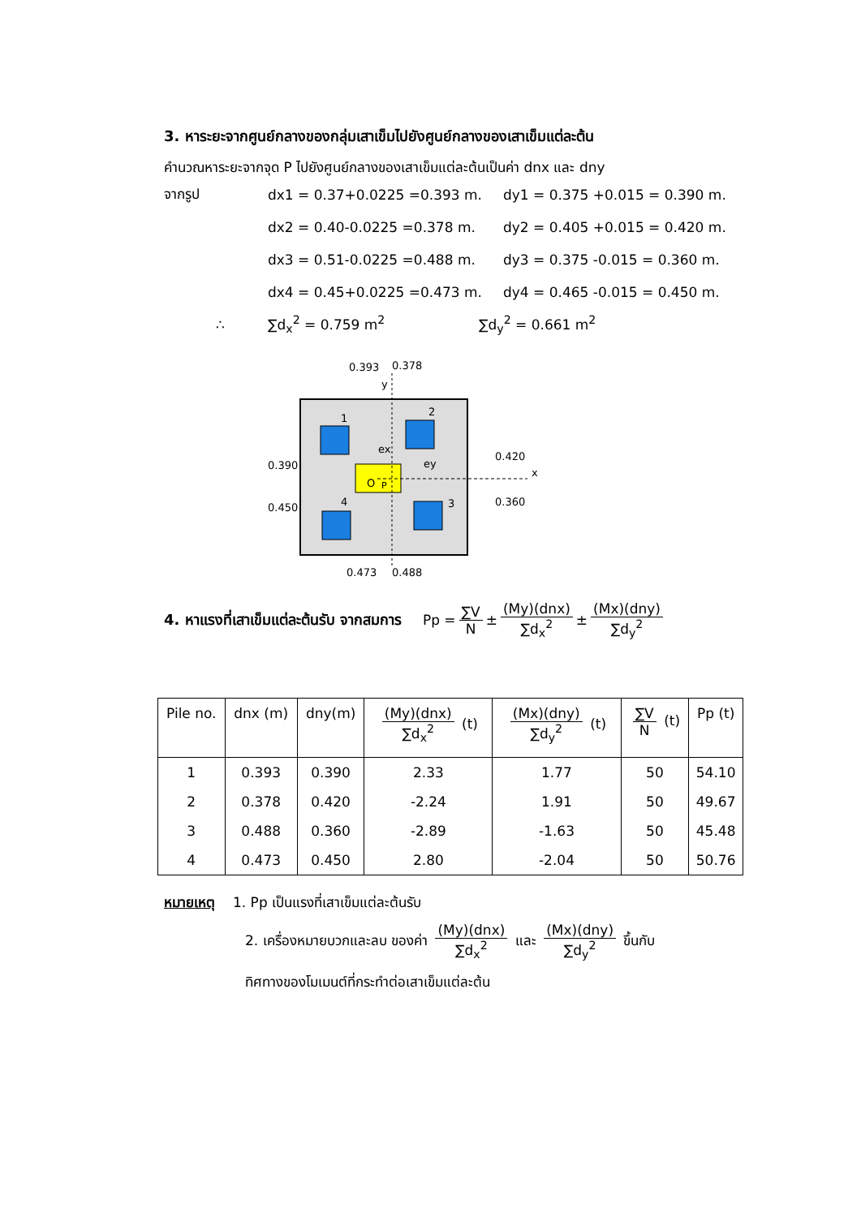3. หาระยะจากศูนย์กลางของกลุ่มเสาเข็มไปยังศูนย์กลางของเสาเข็มแต่ละต้น
คำนวณหาระยะจากจุด P ไปยังศูนย์กลางของเสาเข็มแต่ละต้นเป็นค่า dnx และ dny
จากรูป dx1 = 0.37+0.0225 =0.393 m. dy1 = 0.375 +0.015 = 0.390 m.
dx2 = 0.40-0.0225 =0.378 m. dy2 = 0.405 +0.015 = 0.420 m.
dx3 = 0.51-0.0225 =0.488 m. dy3 = 0.375 -0.015 = 0.360 m.
dx4 = 0.45+0.0225 =0.473 m. dy4 = 0.465 -0.015 = 0.450 m.
∴ ∑d<sub>x</sub><sup>2</sup> = 0.759 m<sup>2</sup> ∑d<sub>y</sub><sup>2</sup> = 0.661 m<sup>2</sup>
0.393
0.378
y
1
2
3
4
O
P
ex
ey
x
0.390
0.450
0.420
0.360
0.473
0.488
4. หาแรงที่เสาเข็มแต่ละต้นรับ จากสมการ Pp = ∑V N ± (My)(dnx) ∑d<sub>x</sub><sup>2</sup> ± (Mx)(dny) ∑d<sub>y</sub><sup>2</sup>
| Pile no. | dnx (m) | dny(m) | (My)(dnx) ∑d<sub>x</sub><sup>2</sup> (t) | (Mx)(dny) ∑d<sub>y</sub><sup>2</sup> (t) | ∑V N (t) | Pp (t) |
| --- | --- | --- | --- | --- | --- | --- |
| 1 | 0.393 | 0.390 | 2.33 | 1.77 | 50 | 54.10 |
| 2 | 0.378 | 0.420 | -2.24 | 1.91 | 50 | 49.67 |
| 3 | 0.488 | 0.360 | -2.89 | -1.63 | 50 | 45.48 |
| 4 | 0.473 | 0.450 | 2.80 | -2.04 | 50 | 50.76 |
หมายเหตุ 1. Pp เป็นแรงที่เสาเข็มแต่ละต้นรับ
2. เครื่องหมายบวกและลบ ของค่า (My)(dnx) ∑d<sub>x</sub><sup>2</sup> และ (Mx)(dny) ∑d<sub>y</sub><sup>2</sup> ขึ้นกับ
ทิศทางของโมเมนต์ที่กระทำต่อเสาเข็มแต่ละต้น